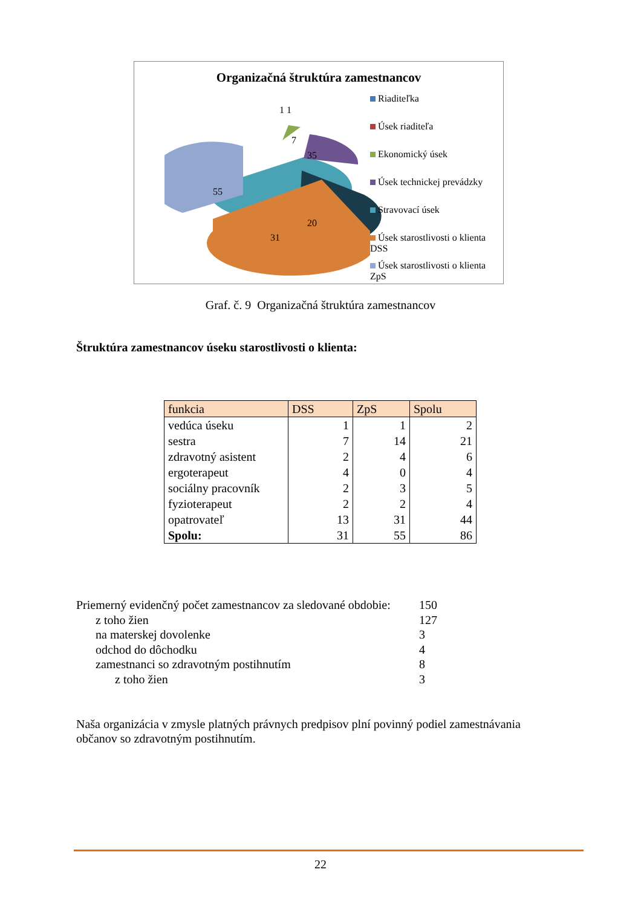Organizačná štruktúra zamestnancov
55
7
35
20
31
1 1
Riaditeľka
Úsek riaditeľa
Ekonomický úsek
Úsek technickej prevádzky
Stravovací úsek
Úsek starostlivosti o klienta DSS
Úsek starostlivosti o klienta ZpS
Graf. č. 9 Organizačná štruktúra zamestnancov
Štruktúra zamestnancov úseku starostlivosti o klienta:
| funkcia | DSS | ZpS | Spolu |
| --- | --- | --- | --- |
| vedúca úseku | 1 | 1 | 2 |
| sestra | 7 | 14 | 21 |
| zdravotný asistent | 2 | 4 | 6 |
| ergoterapeut | 4 | 0 | 4 |
| sociálny pracovník | 2 | 3 | 5 |
| fyzioterapeut | 2 | 2 | 4 |
| opatrovateľ | 13 | 31 | 44 |
| Spolu: | 31 | 55 | 86 |
Priemerný evidenčný počet zamestnancov za sledované obdobie: 150
z toho žien 127
na materskej dovolenke 3
odchod do dôchodku 4
zamestnanci so zdravotným postihnutím 8
z toho žien 3
Naša organizácia v zmysle platných právnych predpisov plní povinný podiel zamestnávania občanov so zdravotným postihnutím.
22